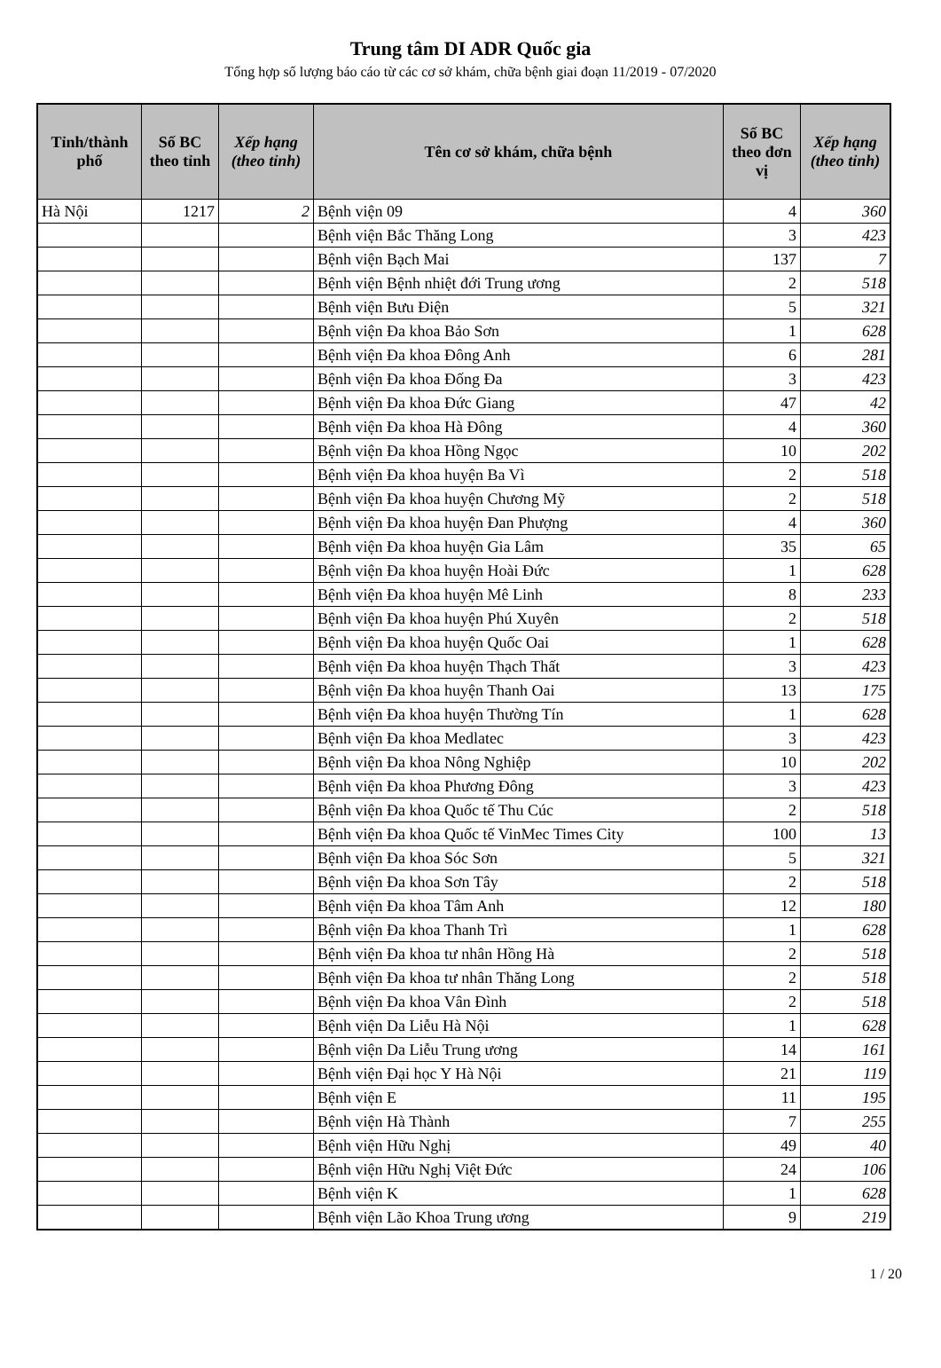Trung tâm DI ADR Quốc gia
Tổng hợp số lượng báo cáo từ các cơ sở khám, chữa bệnh giai đoạn 11/2019 - 07/2020
| Tỉnh/thành phố | Số BC theo tỉnh | Xếp hạng (theo tỉnh) | Tên cơ sở khám, chữa bệnh | Số BC theo đơn vị | Xếp hạng (theo tỉnh) |
| --- | --- | --- | --- | --- | --- |
| Hà Nội | 1217 | 2 | Bệnh viện 09 | 4 | 360 |
| | | | Bệnh viện Bắc Thăng Long | 3 | 423 |
| | | | Bệnh viện Bạch Mai | 137 | 7 |
| | | | Bệnh viện Bệnh nhiệt đới Trung ương | 2 | 518 |
| | | | Bệnh viện Bưu Điện | 5 | 321 |
| | | | Bệnh viện Đa khoa Bảo Sơn | 1 | 628 |
| | | | Bệnh viện Đa khoa Đông Anh | 6 | 281 |
| | | | Bệnh viện Đa khoa Đống Đa | 3 | 423 |
| | | | Bệnh viện Đa khoa Đức Giang | 47 | 42 |
| | | | Bệnh viện Đa khoa Hà Đông | 4 | 360 |
| | | | Bệnh viện Đa khoa Hồng Ngọc | 10 | 202 |
| | | | Bệnh viện Đa khoa huyện Ba Vì | 2 | 518 |
| | | | Bệnh viện Đa khoa huyện Chương Mỹ | 2 | 518 |
| | | | Bệnh viện Đa khoa huyện Đan Phượng | 4 | 360 |
| | | | Bệnh viện Đa khoa huyện Gia Lâm | 35 | 65 |
| | | | Bệnh viện Đa khoa huyện Hoài Đức | 1 | 628 |
| | | | Bệnh viện Đa khoa huyện Mê Linh | 8 | 233 |
| | | | Bệnh viện Đa khoa huyện Phú Xuyên | 2 | 518 |
| | | | Bệnh viện Đa khoa huyện Quốc Oai | 1 | 628 |
| | | | Bệnh viện Đa khoa huyện Thạch Thất | 3 | 423 |
| | | | Bệnh viện Đa khoa huyện Thanh Oai | 13 | 175 |
| | | | Bệnh viện Đa khoa huyện Thường Tín | 1 | 628 |
| | | | Bệnh viện Đa khoa Medlatec | 3 | 423 |
| | | | Bệnh viện Đa khoa Nông Nghiệp | 10 | 202 |
| | | | Bệnh viện Đa khoa Phương Đông | 3 | 423 |
| | | | Bệnh viện Đa khoa Quốc tế Thu Cúc | 2 | 518 |
| | | | Bệnh viện Đa khoa Quốc tế VinMec Times City | 100 | 13 |
| | | | Bệnh viện Đa khoa Sóc Sơn | 5 | 321 |
| | | | Bệnh viện Đa khoa Sơn Tây | 2 | 518 |
| | | | Bệnh viện Đa khoa Tâm Anh | 12 | 180 |
| | | | Bệnh viện Đa khoa Thanh Trì | 1 | 628 |
| | | | Bệnh viện Đa khoa tư nhân Hồng Hà | 2 | 518 |
| | | | Bệnh viện Đa khoa tư nhân Thăng Long | 2 | 518 |
| | | | Bệnh viện Đa khoa Vân Đình | 2 | 518 |
| | | | Bệnh viện Da Liễu Hà Nội | 1 | 628 |
| | | | Bệnh viện Da Liễu Trung ương | 14 | 161 |
| | | | Bệnh viện Đại học Y Hà Nội | 21 | 119 |
| | | | Bệnh viện E | 11 | 195 |
| | | | Bệnh viện Hà Thành | 7 | 255 |
| | | | Bệnh viện Hữu Nghị | 49 | 40 |
| | | | Bệnh viện Hữu Nghị Việt Đức | 24 | 106 |
| | | | Bệnh viện K | 1 | 628 |
| | | | Bệnh viện Lão Khoa Trung ương | 9 | 219 |
1 / 20